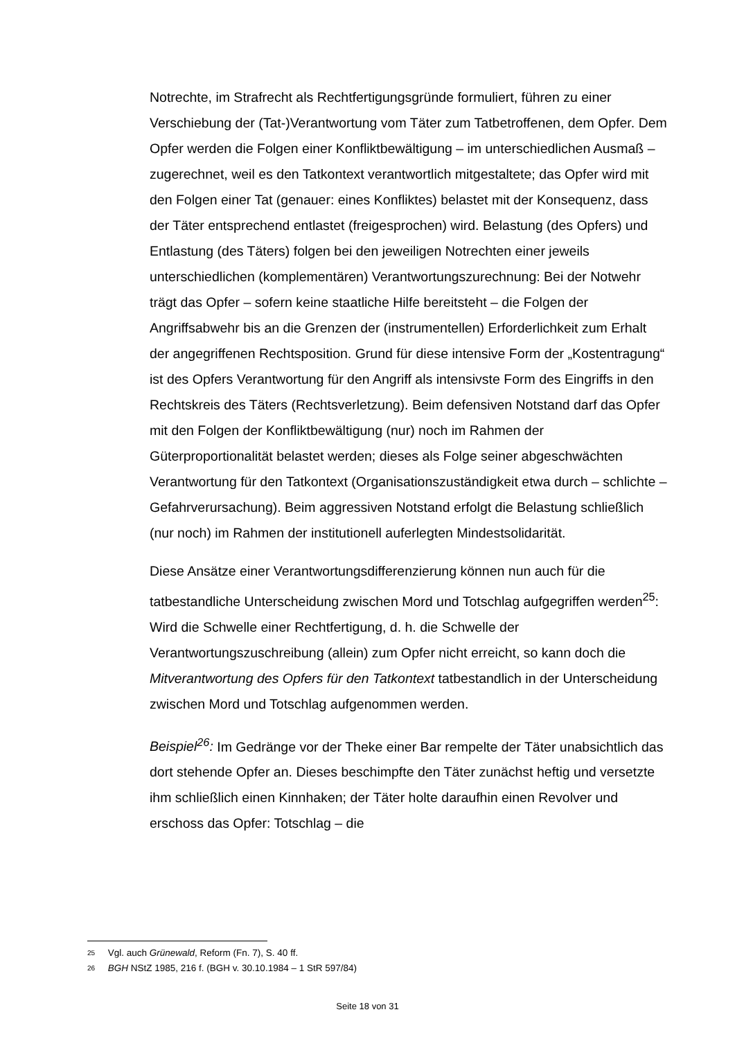Notrechte, im Strafrecht als Rechtfertigungsgründe formuliert, führen zu einer Verschiebung der (Tat-)Verantwortung vom Täter zum Tatbetroffenen, dem Opfer. Dem Opfer werden die Folgen einer Konfliktbewältigung – im unterschiedlichen Ausmaß – zugerechnet, weil es den Tatkontext verantwortlich mitgestaltete; das Opfer wird mit den Folgen einer Tat (genauer: eines Konfliktes) belastet mit der Konsequenz, dass der Täter entsprechend entlastet (freigesprochen) wird. Belastung (des Opfers) und Entlastung (des Täters) folgen bei den jeweiligen Notrechten einer jeweils unterschiedlichen (komplementären) Verantwortungszurechnung: Bei der Notwehr trägt das Opfer – sofern keine staatliche Hilfe bereitsteht – die Folgen der Angriffsabwehr bis an die Grenzen der (instrumentellen) Erforderlichkeit zum Erhalt der angegriffenen Rechtsposition. Grund für diese intensive Form der „Kostentragung“ ist des Opfers Verantwortung für den Angriff als intensivste Form des Eingriffs in den Rechtskreis des Täters (Rechtsverletzung). Beim defensiven Notstand darf das Opfer mit den Folgen der Konfliktbewältigung (nur) noch im Rahmen der Güterproportionalität belastet werden; dieses als Folge seiner abgeschwächten Verantwortung für den Tatkontext (Organisationszuständigkeit etwa durch – schlichte – Gefahrverursachung). Beim aggressiven Notstand erfolgt die Belastung schließlich (nur noch) im Rahmen der institutionell auferlegten Mindestsolidarität.
Diese Ansätze einer Verantwortungsdifferenzierung können nun auch für die tatbestandliche Unterscheidung zwischen Mord und Totschlag aufgegriffen werden<sup>25</sup>: Wird die Schwelle einer Rechtfertigung, d. h. die Schwelle der Verantwortungszuschreibung (allein) zum Opfer nicht erreicht, so kann doch die Mitverantwortung des Opfers für den Tatkontext tatbestandlich in der Unterscheidung zwischen Mord und Totschlag aufgenommen werden.
Beispiel<sup>26</sup>: Im Gedränge vor der Theke einer Bar rempelte der Täter unabsichtlich das dort stehende Opfer an. Dieses beschimpfte den Täter zunächst heftig und versetzte ihm schließlich einen Kinnhaken; der Täter holte daraufhin einen Revolver und erschoss das Opfer: Totschlag – die
25 Vgl. auch Grünewald, Reform (Fn. 7), S. 40 ff.
26 BGH NStZ 1985, 216 f. (BGH v. 30.10.1984 – 1 StR 597/84)
Seite 18 von 31